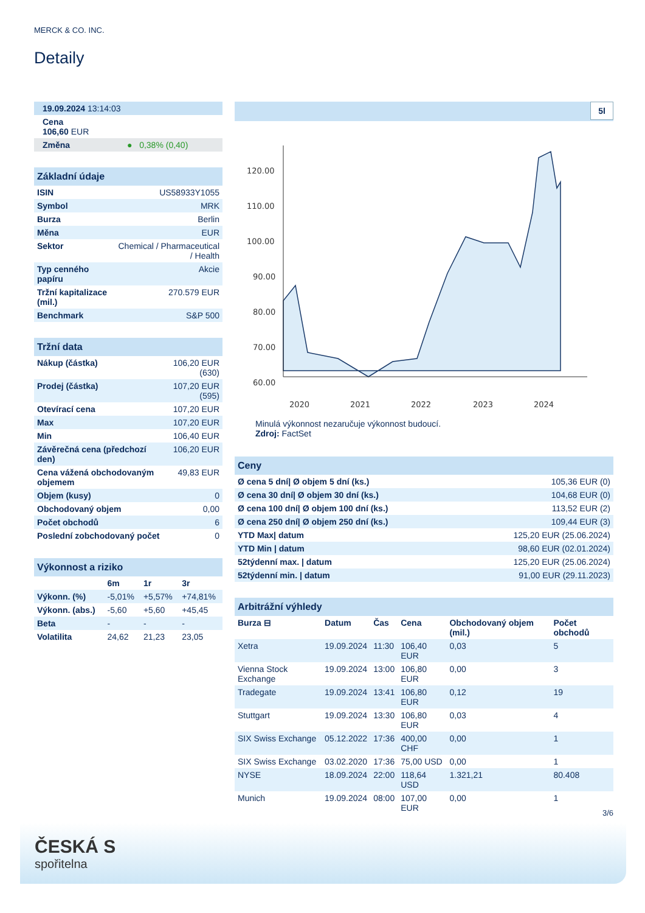MERCK & CO. INC.
Detaily
| 19.09.2024 13:14:03 |
| Cena 106,60 EUR |
| Změna ● 0,38% (0,40) |
| Základní údaje | |
| --- | --- |
| ISIN | US58933Y1055 |
| Symbol | MRK |
| Burza | Berlin |
| Měna | EUR |
| Sektor | Chemical / Pharmaceutical / Health |
| Typ cenného papíru | Akcie |
| Tržní kapitalizace (mil.) | 270.579 EUR |
| Benchmark | S&P 500 |
| Tržní data | |
| --- | --- |
| Nákup (částka) | 106,20 EUR (630) |
| Prodej (částka) | 107,20 EUR (595) |
| Otevírací cena | 107,20 EUR |
| Max | 107,20 EUR |
| Min | 106,40 EUR |
| Závěrečná cena (předchozí den) | 106,20 EUR |
| Cena vážená obchodovaným objemem | 49,83 EUR |
| Objem (kusy) | 0 |
| Obchodovaný objem | 0,00 |
| Počet obchodů | 6 |
| Poslední zobchodovaný počet | 0 |
| Výkonnost a riziko | | | |
| --- | --- | --- | --- |
| | 6m | 1r | 3r |
| Výkonn. (%) | -5,01% | +5,57% | +74,81% |
| Výkonn. (abs.) | -5,60 | +5,60 | +45,45 |
| Beta | - | - | - |
| Volatilita | 24,62 | 21,23 | 23,05 |
5l
120.00
110.00
100.00
90.00
80.00
70.00
60.00
2020
2021
2022
2023
2024
Minulá výkonnost nezaručuje výkonnost budoucí.
Zdroj: FactSet
| Ceny | |
| --- | --- |
| Ø cena 5 dní/ Ø objem 5 dní (ks.) | 105,36 EUR (0) |
| Ø cena 30 dní/ Ø objem 30 dní (ks.) | 104,68 EUR (0) |
| Ø cena 100 dní/ Ø objem 100 dní (ks.) | 113,52 EUR (2) |
| Ø cena 250 dní/ Ø objem 250 dní (ks.) | 109,44 EUR (3) |
| YTD Max/ datum | 125,20 EUR (25.06.2024) |
| YTD Min / datum | 98,60 EUR (02.01.2024) |
| 52týdenní max. / datum | 125,20 EUR (25.06.2024) |
| 52týdenní min. / datum | 91,00 EUR (29.11.2023) |
| Arbitrážní výhledy | | | | | |
| --- | --- | --- | --- | --- | --- |
| Burza ⊟ | Datum | Čas | Cena | Obchodovaný objem (mil.) | Počet obchodů |
| Xetra | 19.09.2024 | 11:30 | 106,40 EUR | 0,03 | 5 |
| Vienna Stock Exchange | 19.09.2024 | 13:00 | 106,80 EUR | 0,00 | 3 |
| Tradegate | 19.09.2024 | 13:41 | 106,80 EUR | 0,12 | 19 |
| Stuttgart | 19.09.2024 | 13:30 | 106,80 EUR | 0,03 | 4 |
| SIX Swiss Exchange | 05.12.2022 | 17:36 | 400,00 CHF | 0,00 | 1 |
| SIX Swiss Exchange | 03.02.2020 | 17:36 | 75,00 USD | 0,00 | 1 |
| NYSE | 18.09.2024 | 22:00 | 118,64 USD | 1.321,21 | 80.408 |
| Munich | 19.09.2024 | 08:00 | 107,00 EUR | 0,00 | 1 |
3/6
ČESKÁ S
spořitelna